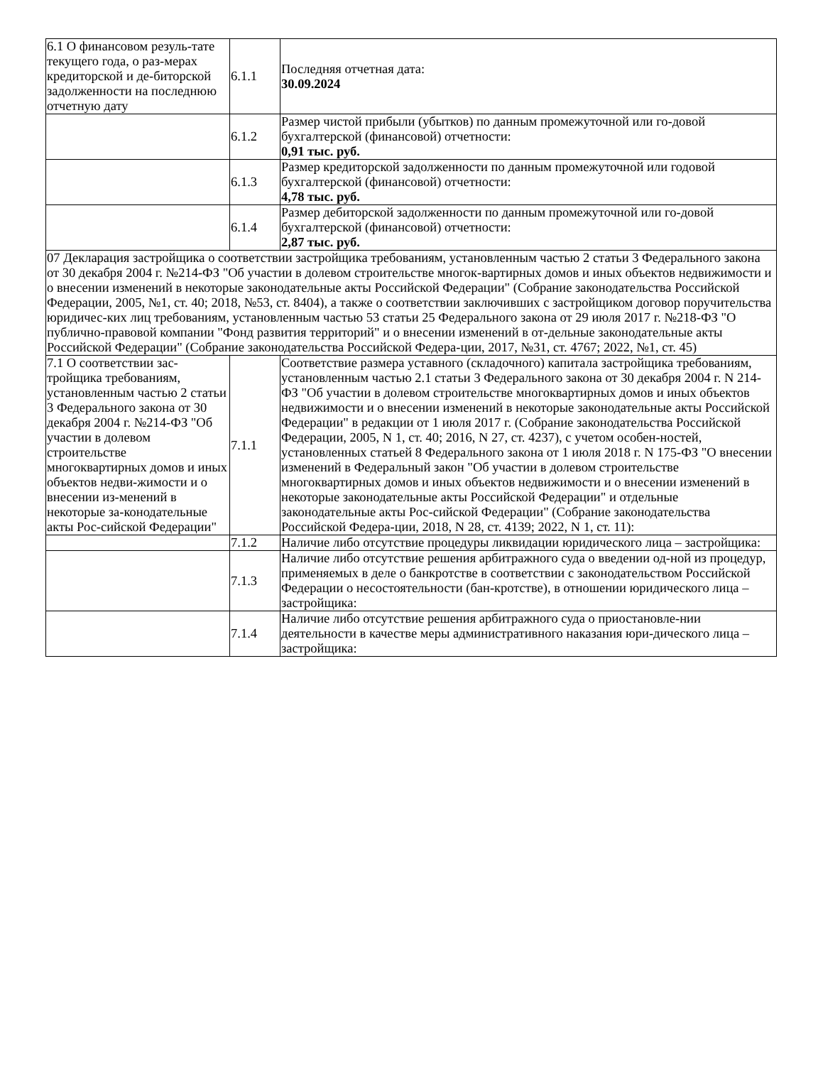| 6.1 О финансовом резуль-тате текущего года, о раз-мерах кредиторской и де-биторской задолженности на последнюю отчетную дату | 6.1.1 | Последняя отчетная дата: 30.09.2024 |
| | 6.1.2 | Размер чистой прибыли (убытков) по данным промежуточной или го-довой бухгалтерской (финансовой) отчетности: 0,91 тыс. руб. |
| | 6.1.3 | Размер кредиторской задолженности по данным промежуточной или годовой бухгалтерской (финансовой) отчетности: 4,78 тыс. руб. |
| | 6.1.4 | Размер дебиторской задолженности по данным промежуточной или го-довой бухгалтерской (финансовой) отчетности: 2,87 тыс. руб. |
| 07 Декларация застройщика о соответствии застройщика требованиям, установленным частью 2 статьи 3 Федерального закона от 30 декабря 2004 г. №214-ФЗ "Об участии в долевом строительстве многок-вартирных домов и иных объектов недвижимости и о внесении изменений в некоторые законодательные акты Российской Федерации" (Собрание законодательства Российской Федерации, 2005, №1, ст. 40; 2018, №53, ст. 8404), а также о соответствии заключивших с застройщиком договор поручительства юридичес-ких лиц требованиям, установленным частью 53 статьи 25 Федерального закона от 29 июля 2017 г. №218-ФЗ "О публично-правовой компании "Фонд развития территорий" и о внесении изменений в от-дельные законодательные акты Российской Федерации" (Собрание законодательства Российской Федера-ции, 2017, №31, ст. 4767; 2022, №1, ст. 45) | | |
| 7.1 О соответствии зас-тройщика требованиям, установленным частью 2 статьи 3 Федерального закона от 30 декабря 2004 г. №214-ФЗ "Об участии в долевом строительстве многоквартирных домов и иных объектов недви-жимости и о внесении из-менений в некоторые за-конодательные акты Рос-сийской Федерации" | 7.1.1 | Соответствие размера уставного (складочного) капитала застройщика требованиям, установленным частью 2.1 статьи 3 Федерального закона от 30 декабря 2004 г. N 214-ФЗ "Об участии в долевом строительстве многоквартирных домов и иных объектов недвижимости и о внесении изменений в некоторые законодательные акты Российской Федерации" в редакции от 1 июля 2017 г. (Собрание законодательства Российской Федерации, 2005, N 1, ст. 40; 2016, N 27, ст. 4237), с учетом особен-ностей, установленных статьей 8 Федерального закона от 1 июля 2018 г. N 175-ФЗ "О внесении изменений в Федеральный закон "Об участии в долевом строительстве многоквартирных домов и иных объектов недвижимости и о внесении изменений в некоторые законодательные акты Российской Федерации" и отдельные законодательные акты Рос-сийской Федерации" (Собрание законодательства Российской Федера-ции, 2018, N 28, ст. 4139; 2022, N 1, ст. 11): |
| | 7.1.2 | Наличие либо отсутствие процедуры ликвидации юридического лица – застройщика: |
| | 7.1.3 | Наличие либо отсутствие решения арбитражного суда о введении од-ной из процедур, применяемых в деле о банкротстве в соответствии с законодательством Российской Федерации о несостоятельности (бан-кротстве), в отношении юридического лица – застройщика: |
| | 7.1.4 | Наличие либо отсутствие решения арбитражного суда о приостановле-нии деятельности в качестве меры административного наказания юри-дического лица – застройщика: |